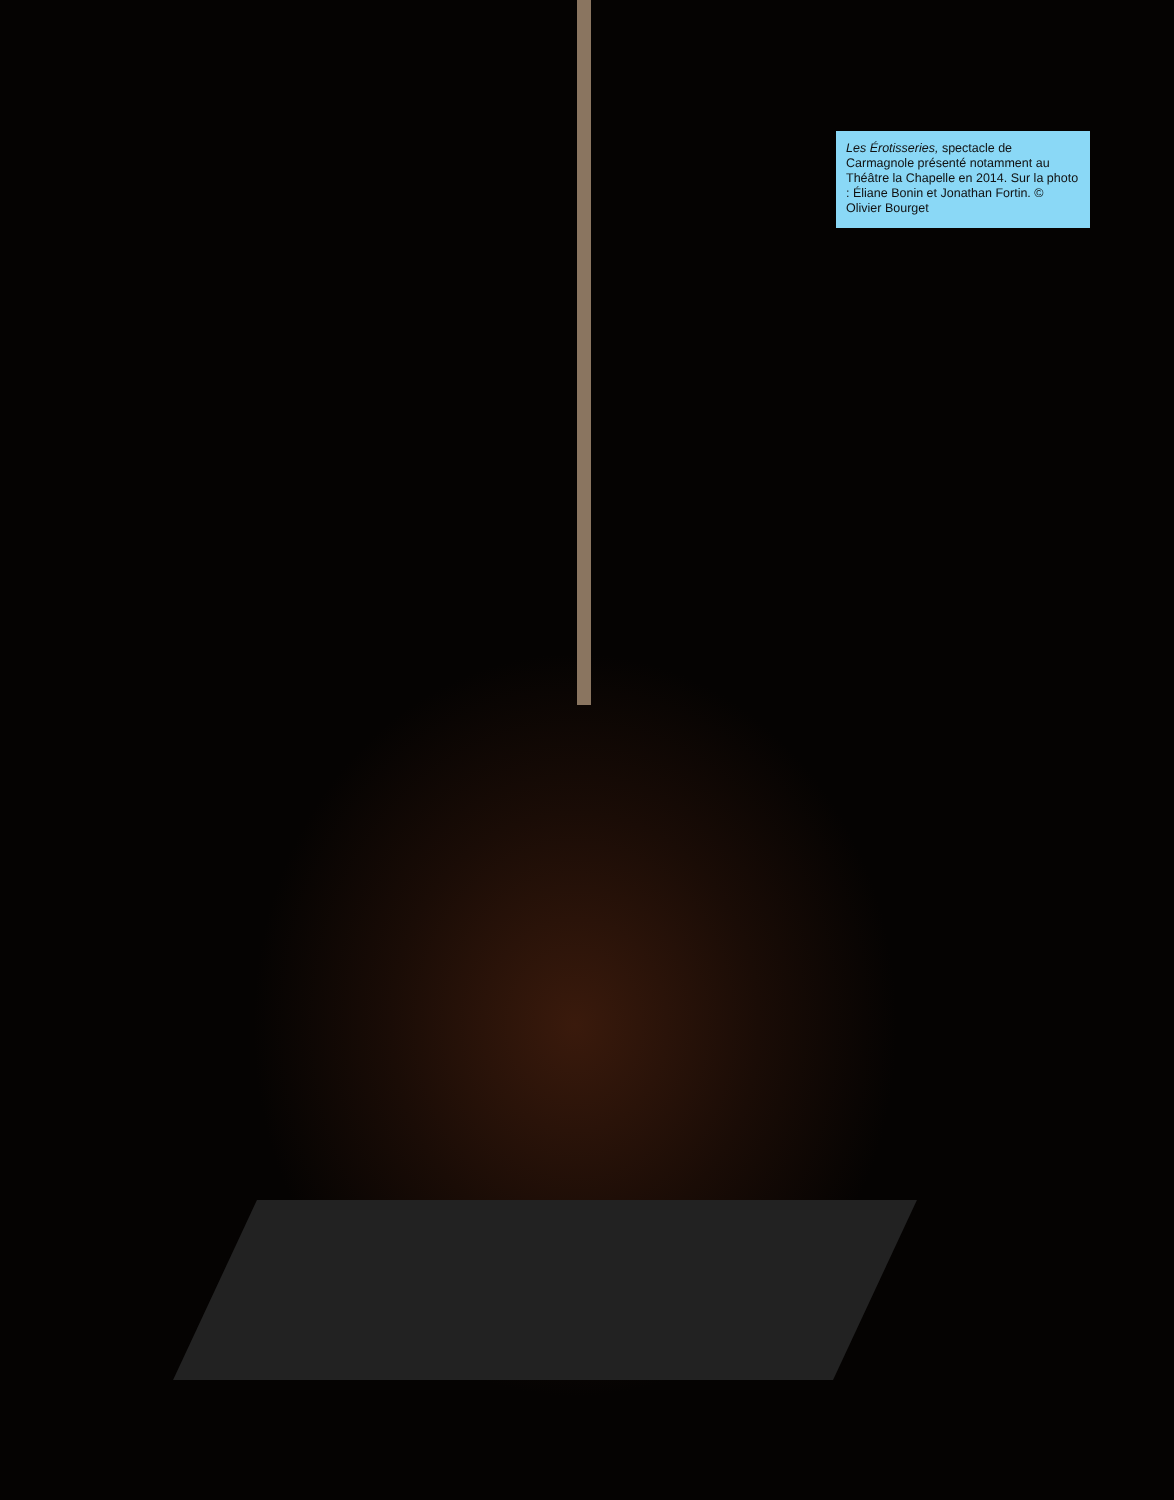Les Érotisseries, spectacle de Carmagnole présenté notamment au Théâtre la Chapelle en 2014. Sur la photo : Éliane Bonin et Jonathan Fortin. © Olivier Bourget